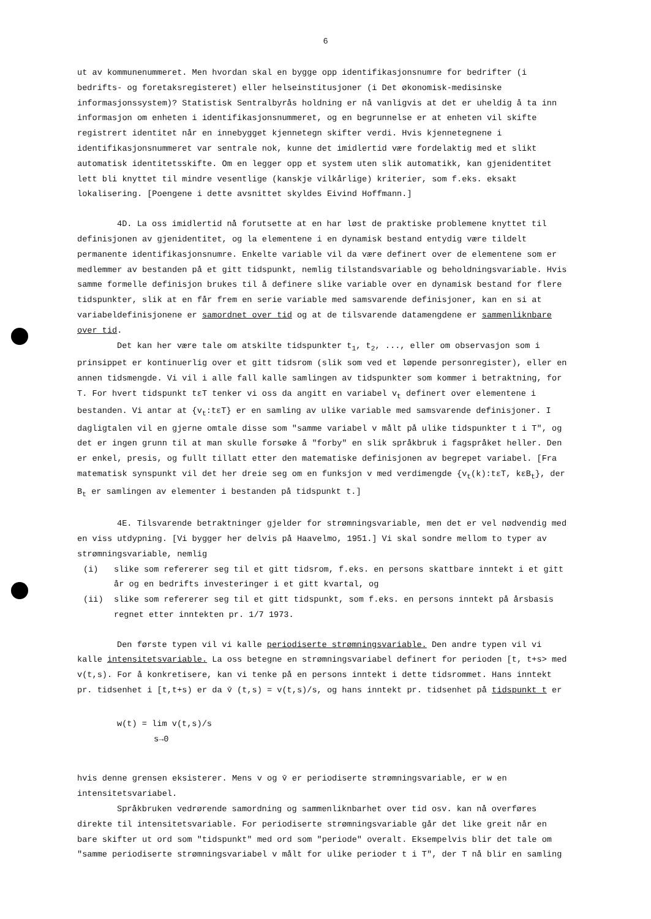6
ut av kommunenummeret. Men hvordan skal en bygge opp identifikasjonsnumre for bedrifter (i bedrifts- og foretaksregisteret) eller helseinstitusjoner (i Det økonomisk-medisinske informasjonssystem)? Statistisk Sentralbyrås holdning er nå vanligvis at det er uheldig å ta inn informasjon om enheten i identifikasjonsnummeret, og en begrunnelse er at enheten vil skifte registrert identitet når en innebygget kjennetegn skifter verdi. Hvis kjennetegnene i identifikasjonsnummeret var sentrale nok, kunne det imidlertid være fordelaktig med et slikt automatisk identitetsskifte. Om en legger opp et system uten slik automatikk, kan gjenidentitet lett bli knyttet til mindre vesentlige (kanskje vilkårlige) kriterier, som f.eks. eksakt lokalisering. [Poengene i dette avsnittet skyldes Eivind Hoffmann.]
4D. La oss imidlertid nå forutsette at en har løst de praktiske problemene knyttet til definisjonen av gjenidentitet, og la elementene i en dynamisk bestand entydig være tildelt permanente identifikasjonsnumre. Enkelte variable vil da være definert over de elementene som er medlemmer av bestanden på et gitt tidspunkt, nemlig tilstandsvariable og beholdningsvariable. Hvis samme formelle definisjon brukes til å definere slike variable over en dynamisk bestand for flere tidspunkter, slik at en får frem en serie variable med samsvarende definisjoner, kan en si at variabeldefinisjonene er samordnet over tid og at de tilsvarende datamengdene er sammenliknbare over tid.
Det kan her være tale om atskilte tidspunkter t<sub>1</sub>, t<sub>2</sub>, ..., eller om observasjon som i prinsippet er kontinuerlig over et gitt tidsrom (slik som ved et løpende personregister), eller en annen tidsmengde. Vi vil i alle fall kalle samlingen av tidspunkter som kommer i betraktning, for T. For hvert tidspunkt tεT tenker vi oss da angitt en variabel v<sub>t</sub> definert over elementene i bestanden. Vi antar at {v<sub>t</sub>:tεT} er en samling av ulike variable med samsvarende definisjoner. I dagligtalen vil en gjerne omtale disse som "samme variabel v målt på ulike tidspunkter t i T", og det er ingen grunn til at man skulle forsøke å "forby" en slik språkbruk i fagspråket heller. Den er enkel, presis, og fullt tillatt etter den matematiske definisjonen av begrepet variabel. [Fra matematisk synspunkt vil det her dreie seg om en funksjon v med verdimengde {v<sub>t</sub>(k):tεT, kεB<sub>t</sub>}, der B<sub>t</sub> er samlingen av elementer i bestanden på tidspunkt t.]
4E. Tilsvarende betraktninger gjelder for strømningsvariable, men det er vel nødvendig med en viss utdypning. [Vi bygger her delvis på Haavelmo, 1951.] Vi skal sondre mellom to typer av strømningsvariable, nemlig
(i) slike som refererer seg til et gitt tidsrom, f.eks. en persons skattbare inntekt i et gitt år og en bedrifts investeringer i et gitt kvartal, og
(ii) slike som refererer seg til et gitt tidspunkt, som f.eks. en persons inntekt på årsbasis regnet etter inntekten pr. 1/7 1973.
Den første typen vil vi kalle periodiserte strømningsvariable. Den andre typen vil vi kalle intensitetsvariable. La oss betegne en strømningsvariabel definert for perioden [t, t+s> med v(t,s). For å konkretisere, kan vi tenke på en persons inntekt i dette tidsrommet. Hans inntekt pr. tidsenhet i [t,t+s) er da v̄ (t,s) = v(t,s)/s, og hans inntekt pr. tidsenhet på tidspunkt t er
w(t) = lim v(t,s)/s
s→0
hvis denne grensen eksisterer. Mens v og v̄ er periodiserte strømningsvariable, er w en intensitetsvariabel.
Språkbruken vedrørende samordning og sammenliknbarhet over tid osv. kan nå overføres direkte til intensitetsvariable. For periodiserte strømningsvariable går det like greit når en bare skifter ut ord som "tidspunkt" med ord som "periode" overalt. Eksempelvis blir det tale om "samme periodiserte strømningsvariabel v målt for ulike perioder t i T", der T nå blir en samling